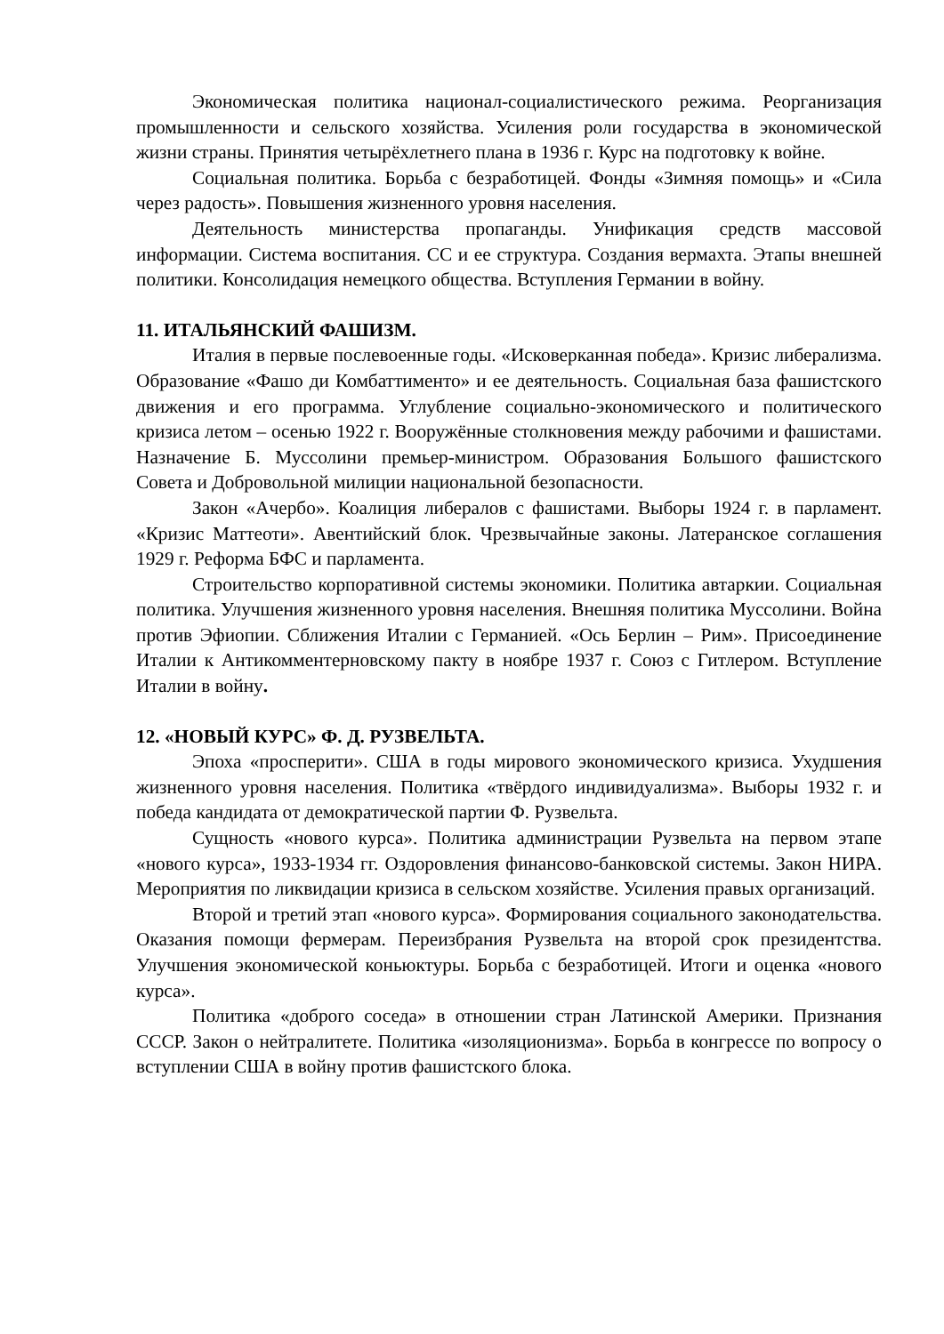Экономическая политика национал-социалистического режима. Реорганизация промышленности и сельского хозяйства. Усиления роли государства в экономической жизни страны. Принятия четырёхлетнего плана в 1936 г. Курс на подготовку к войне.
Социальная политика. Борьба с безработицей. Фонды «Зимняя помощь» и «Сила через радость». Повышения жизненного уровня населения.
Деятельность министерства пропаганды. Унификация средств массовой информации. Система воспитания. СС и ее структура. Создания вермахта. Этапы внешней политики. Консолидация немецкого общества. Вступления Германии в войну.
11. ИТАЛЬЯНСКИЙ ФАШИЗМ.
Италия в первые послевоенные годы. «Исковерканная победа». Кризис либерализма. Образование «Фашо ди Комбаттименто» и ее деятельность. Социальная база фашистского движения и его программа. Углубление социально-экономического и политического кризиса летом – осенью 1922 г. Вооружённые столкновения между рабочими и фашистами. Назначение Б. Муссолини премьер-министром. Образования Большого фашистского Совета и Добровольной милиции национальной безопасности.
Закон «Ачербо». Коалиция либералов с фашистами. Выборы 1924 г. в парламент. «Кризис Маттеоти». Авентийский блок. Чрезвычайные законы. Латеранское соглашения 1929 г. Реформа БФС и парламента.
Строительство корпоративной системы экономики. Политика автаркии. Социальная политика. Улучшения жизненного уровня населения. Внешняя политика Муссолини. Война против Эфиопии. Сближения Италии с Германией. «Ось Берлин – Рим». Присоединение Италии к Антикомментерновскому пакту в ноябре 1937 г. Союз с Гитлером. Вступление Италии в войну.
12. «НОВЫЙ КУРС» Ф. Д. РУЗВЕЛЬТА.
Эпоха «просперити». США в годы мирового экономического кризиса. Ухудшения жизненного уровня населения. Политика «твёрдого индивидуализма». Выборы 1932 г. и победа кандидата от демократической партии Ф. Рузвельта.
Сущность «нового курса». Политика администрации Рузвельта на первом этапе «нового курса», 1933-1934 гг. Оздоровления финансово-банковской системы. Закон НИРА. Мероприятия по ликвидации кризиса в сельском хозяйстве. Усиления правых организаций.
Второй и третий этап «нового курса». Формирования социального законодательства. Оказания помощи фермерам. Переизбрания Рузвельта на второй срок президентства. Улучшения экономической коньюктуры. Борьба с безработицей. Итоги и оценка «нового курса».
Политика «доброго соседа» в отношении стран Латинской Америки. Признания СССР. Закон о нейтралитете. Политика «изоляционизма». Борьба в конгрессе по вопросу о вступлении США в войну против фашистского блока.